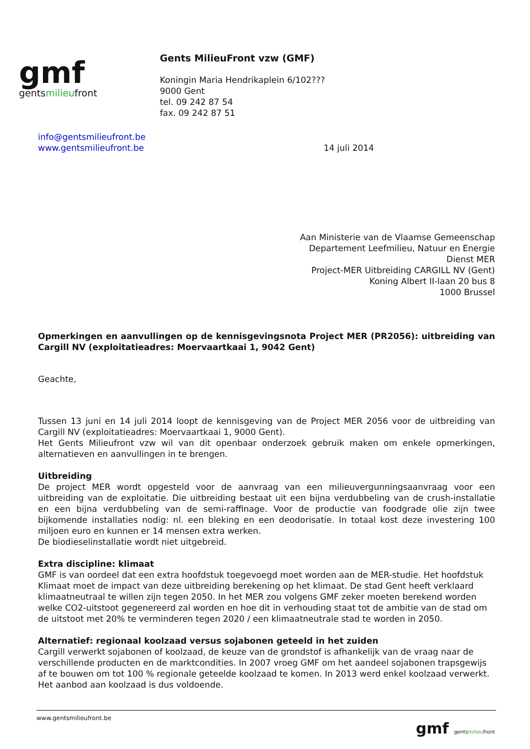gmf
gentsmilieufront
Gents MilieuFront vzw (GMF)
Koningin Maria Hendrikaplein 6/102???
9000 Gent
tel. 09 242 87 54
fax. 09 242 87 51
info@gentsmilieufront.be
www.gentsmilieufront.be
14 juli 2014
Aan Ministerie van de Vlaamse Gemeenschap
Departement Leefmilieu, Natuur en Energie
Dienst MER
Project-MER Uitbreiding CARGILL NV (Gent)
Koning Albert II-laan 20 bus 8
1000 Brussel
Opmerkingen en aanvullingen op de kennisgevingsnota Project MER (PR2056): uitbreiding van Cargill NV (exploitatieadres: Moervaartkaai 1, 9042 Gent)
Geachte,
Tussen 13 juni en 14 juli 2014 loopt de kennisgeving van de Project MER 2056 voor de uitbreiding van Cargill NV (exploitatieadres: Moervaartkaai 1, 9000 Gent).
Het Gents Milieufront vzw wil van dit openbaar onderzoek gebruik maken om enkele opmerkingen, alternatieven en aanvullingen in te brengen.
Uitbreiding
De project MER wordt opgesteld voor de aanvraag van een milieuvergunningsaanvraag voor een uitbreiding van de exploitatie. Die uitbreiding bestaat uit een bijna verdubbeling van de crush-installatie en een bijna verdubbeling van de semi-raffinage. Voor de productie van foodgrade olie zijn twee bijkomende installaties nodig: nl. een bleking en een deodorisatie. In totaal kost deze investering 100 miljoen euro en kunnen er 14 mensen extra werken.
De biodieselinstallatie wordt niet uitgebreid.
Extra discipline: klimaat
GMF is van oordeel dat een extra hoofdstuk toegevoegd moet worden aan de MER-studie. Het hoofdstuk Klimaat moet de impact van deze uitbreiding berekening op het klimaat. De stad Gent heeft verklaard klimaatneutraal te willen zijn tegen 2050. In het MER zou volgens GMF zeker moeten berekend worden welke CO2-uitstoot gegenereerd zal worden en hoe dit in verhouding staat tot de ambitie van de stad om de uitstoot met 20% te verminderen tegen 2020 / een klimaatneutrale stad te worden in 2050.
Alternatief: regionaal koolzaad versus sojabonen geteeld in het zuiden
Cargill verwerkt sojabonen of koolzaad, de keuze van de grondstof is afhankelijk van de vraag naar de verschillende producten en de marktcondities. In 2007 vroeg GMF om het aandeel sojabonen trapsgewijs af te bouwen om tot 100 % regionale geteelde koolzaad te komen. In 2013 werd enkel koolzaad verwerkt. Het aanbod aan koolzaad is dus voldoende.
www.gentsmilieufront.be
gmf gentsmilieufront